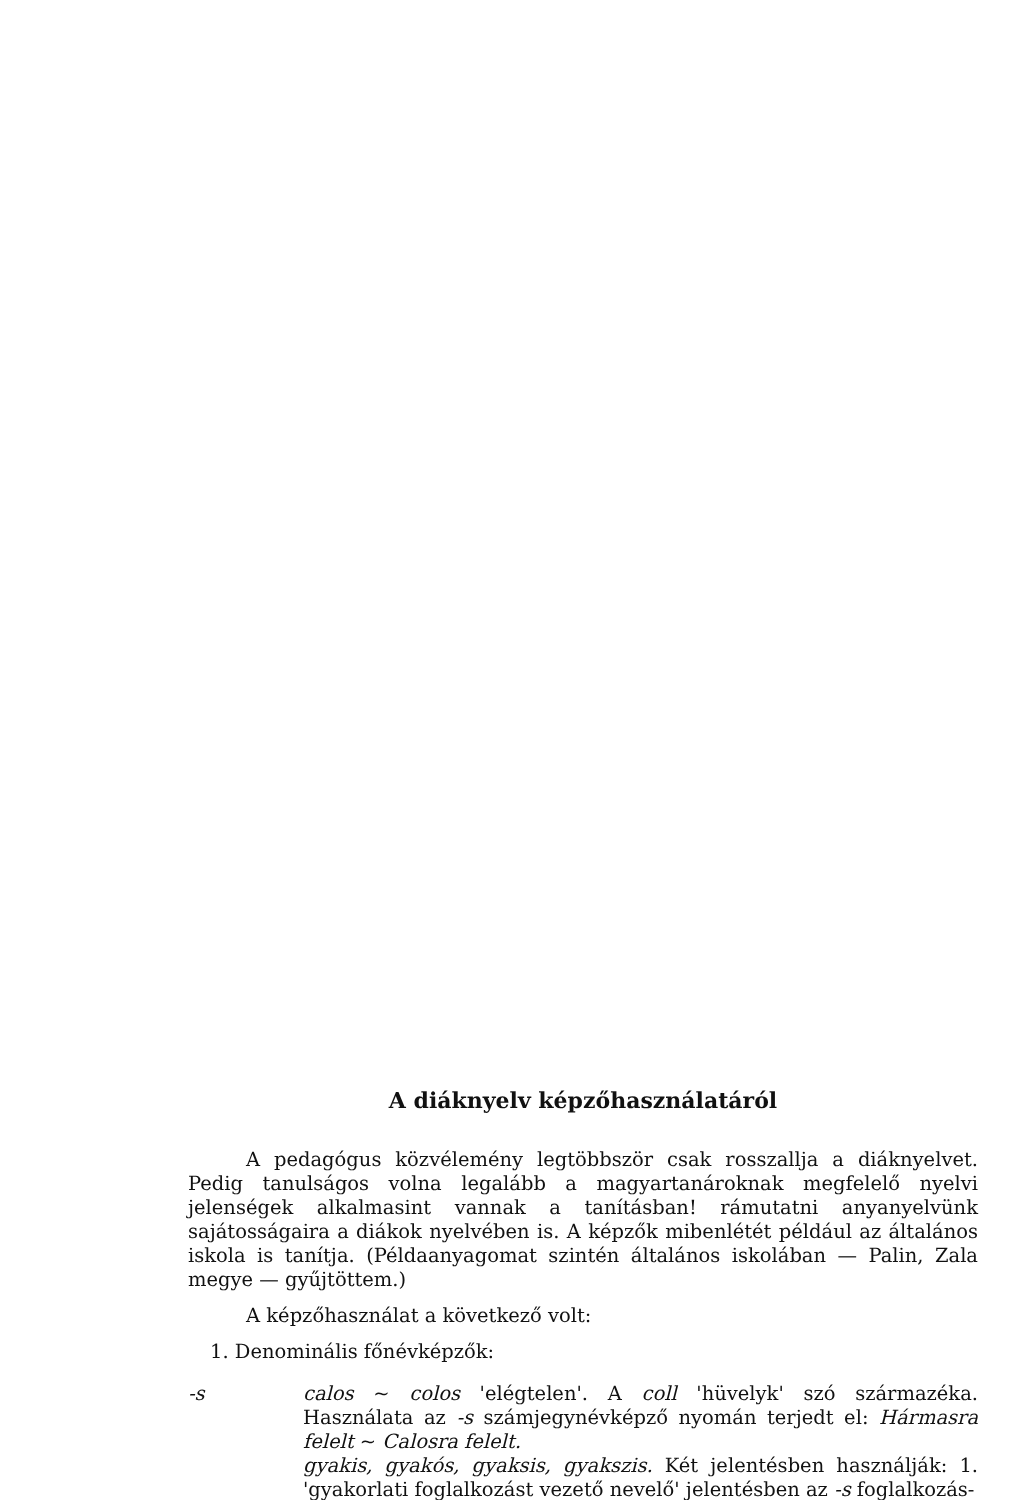A diáknyelv képzőhasználatáról
A pedagógus közvélemény legtöbbször csak rosszallja a diáknyelvet. Pedig tanulságos volna legalább a magyartanároknak megfelelő nyelvi jelenségek alkalmasint vannak a tanításban! rámutatni anyanyelvünk sajátosságaira a diákok nyelvében is. A képzők mibenlétét például az általános iskola is tanítja. (Példaanyagomat szintén általános iskolában — Palin, Zala megye — gyűjtöttem.)
A képzőhasználat a következő volt:
1. Denominális főnévképzők:
-s calos ~ colos 'elégtelen'. A coll 'hüvelyk' szó származéka. Használata az -s számjegynévképző nyomán terjedt el: Hármasra felelt ~ Calosra felelt.
gyakis, gyakós, gyaksis, gyakszis. Két jelentésben használják: 1. 'gyakorlati foglalkozást vezető nevelő' jelentésben az -s foglalkozás-